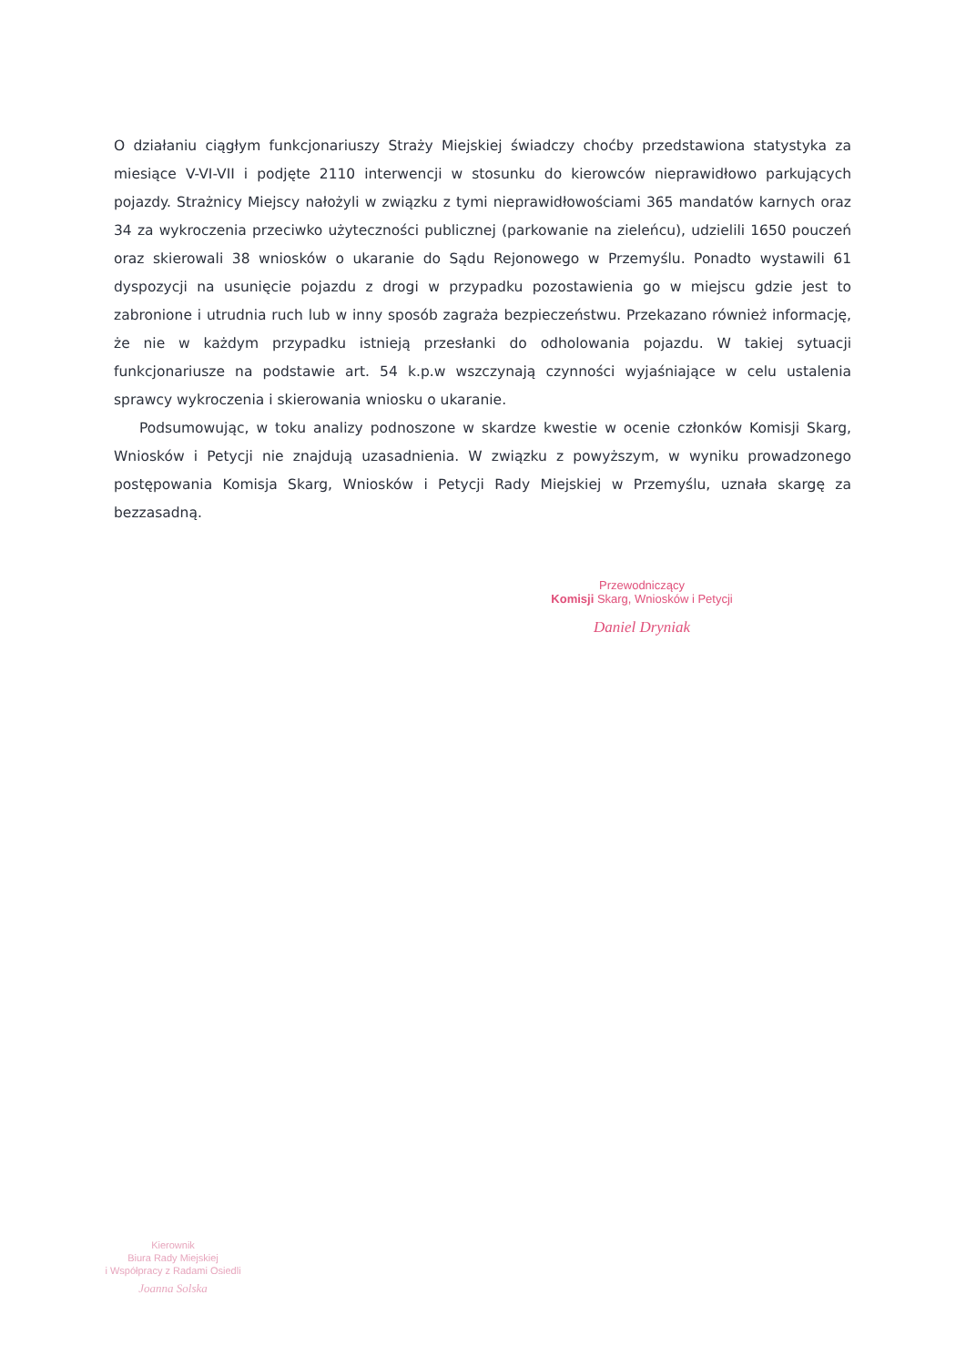O działaniu ciągłym funkcjonariuszy Straży Miejskiej świadczy choćby przedstawiona statystyka za miesiące V-VI-VII i podjęte 2110 interwencji w stosunku do kierowców nieprawidłowo parkujących pojazdy. Strażnicy Miejscy nałożyli w związku z tymi nieprawidłowościami 365 mandatów karnych oraz 34 za wykroczenia przeciwko użyteczności publicznej (parkowanie na zieleńcu), udzielili 1650 pouczeń oraz skierowali 38 wniosków o ukaranie do Sądu Rejonowego w Przemyślu. Ponadto wystawili 61 dyspozycji na usunięcie pojazdu z drogi w przypadku pozostawienia go w miejscu gdzie jest to zabronione i utrudnia ruch lub w inny sposób zagraża bezpieczeństwu. Przekazano również informację, że nie w każdym przypadku istnieją przesłanki do odholowania pojazdu. W takiej sytuacji funkcjonariusze na podstawie art. 54 k.p.w wszczynają czynności wyjaśniające w celu ustalenia sprawcy wykroczenia i skierowania wniosku o ukaranie.
Podsumowując, w toku analizy podnoszone w skardze kwestie w ocenie członków Komisji Skarg, Wniosków i Petycji nie znajdują uzasadnienia. W związku z powyższym, w wyniku prowadzonego postępowania Komisja Skarg, Wniosków i Petycji Rady Miejskiej w Przemyślu, uznała skargę za bezzasadną.
Przewodniczący
Komisji Skarg, Wniosków i Petycji
Daniel Dryniak
Kierownik
Biura Rady Miejskiej
i Współpracy z Radami Osiedli
Joanna Solska